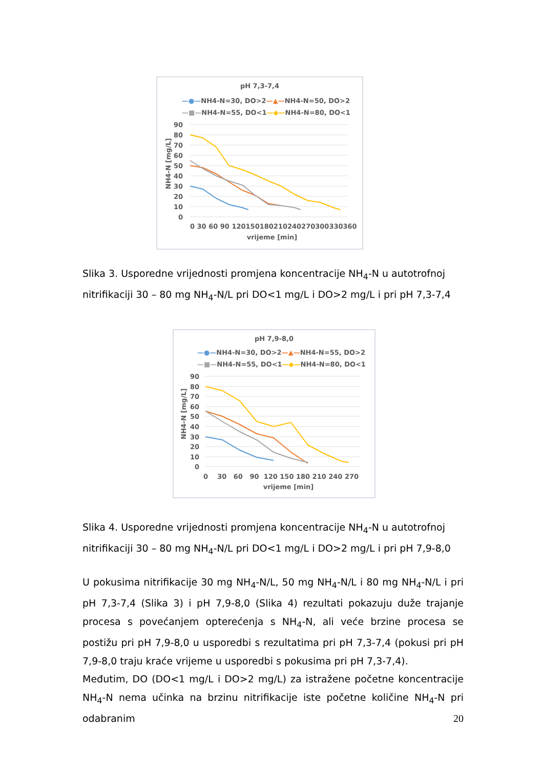pH 7,3-7,4
—●—NH4-N=30, DO>2—▲—NH4-N=50, DO>2
—■—NH4-N=55, DO<1—◆—NH4-N=80, DO<1
90
80
70
60
50
40
30
20
10
0
0 30 60 90 120150180210240270300330360
vrijeme [min]
NH4-N [mg/L]
Slika 3. Usporedne vrijednosti promjena koncentracije NH<sub>4</sub>-N u autotrofnoj nitrifikaciji 30 – 80 mg NH<sub>4</sub>-N/L pri DO<1 mg/L i DO>2 mg/L i pri pH 7,3-7,4
pH 7,9-8,0
—●—NH4-N=30, DO>2—▲—NH4-N=55, DO>2
—■—NH4-N=55, DO<1—◆—NH4-N=80, DO<1
90
80
70
60
50
40
30
20
10
0
0 30 60 90 120 150 180 210 240 270
vrijeme [min]
NH4-N [mg/L]
Slika 4. Usporedne vrijednosti promjena koncentracije NH<sub>4</sub>-N u autotrofnoj nitrifikaciji 30 – 80 mg NH<sub>4</sub>-N/L pri DO<1 mg/L i DO>2 mg/L i pri pH 7,9-8,0
U pokusima nitrifikacije 30 mg NH<sub>4</sub>-N/L, 50 mg NH<sub>4</sub>-N/L i 80 mg NH<sub>4</sub>-N/L i pri pH 7,3-7,4 (Slika 3) i pH 7,9-8,0 (Slika 4) rezultati pokazuju duže trajanje procesa s povećanjem opterećenja s NH<sub>4</sub>-N, ali veće brzine procesa se postižu pri pH 7,9-8,0 u usporedbi s rezultatima pri pH 7,3-7,4 (pokusi pri pH 7,9-8,0 traju kraće vrijeme u usporedbi s pokusima pri pH 7,3-7,4).
Međutim, DO (DO<1 mg/L i DO>2 mg/L) za istražene početne koncentracije NH<sub>4</sub>-N nema učinka na brzinu nitrifikacije iste početne količine NH<sub>4</sub>-N pri odabranim
20